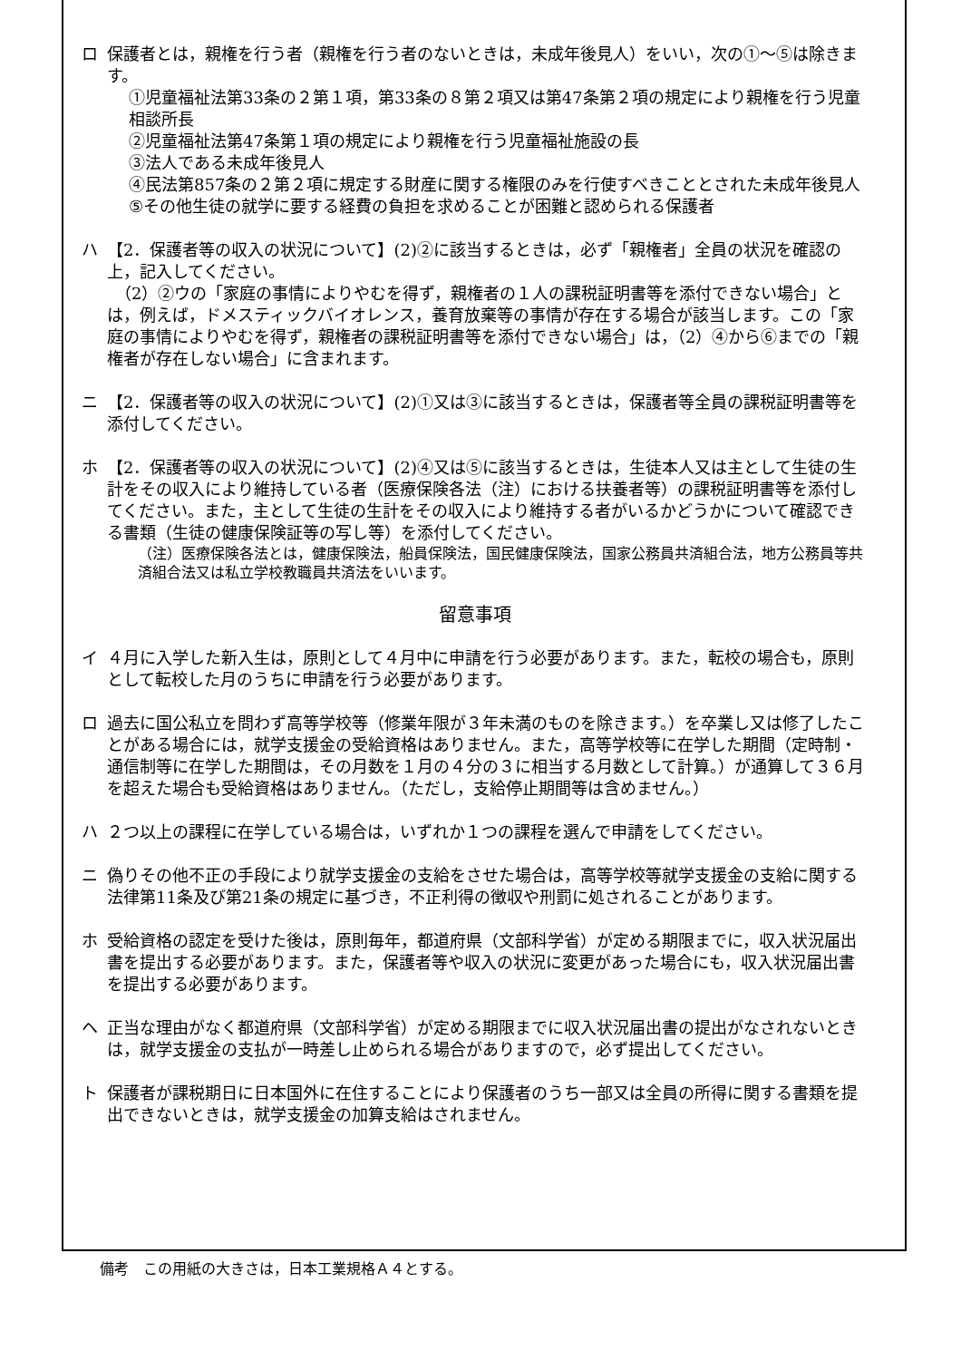ロ 保護者とは，親権を行う者（親権を行う者のないときは，未成年後見人）をいい，次の①～⑤は除きます。
①児童福祉法第33条の２第１項，第33条の８第２項又は第47条第２項の規定により親権を行う児童相談所長
②児童福祉法第47条第１項の規定により親権を行う児童福祉施設の長
③法人である未成年後見人
④民法第857条の２第２項に規定する財産に関する権限のみを行使すべきこととされた未成年後見人
⑤その他生徒の就学に要する経費の負担を求めることが困難と認められる保護者
ハ 【2．保護者等の収入の状況について】(2)②に該当するときは，必ず「親権者」全員の状況を確認の上，記入してください。
　（2）②ウの「家庭の事情によりやむを得ず，親権者の１人の課税証明書等を添付できない場合」とは，例えば，ドメスティックバイオレンス，養育放棄等の事情が存在する場合が該当します。この「家庭の事情によりやむを得ず，親権者の課税証明書等を添付できない場合」は，（2）④から⑥までの「親権者が存在しない場合」に含まれます。
ニ 【2．保護者等の収入の状況について】(2)①又は③に該当するときは，保護者等全員の課税証明書等を添付してください。
ホ 【2．保護者等の収入の状況について】(2)④又は⑤に該当するときは，生徒本人又は主として生徒の生計をその収入により維持している者（医療保険各法（注）における扶養者等）の課税証明書等を添付してください。また，主として生徒の生計をその収入により維持する者がいるかどうかについて確認できる書類（生徒の健康保険証等の写し等）を添付してください。
（注）医療保険各法とは，健康保険法，船員保険法，国民健康保険法，国家公務員共済組合法，地方公務員等共済組合法又は私立学校教職員共済法をいいます。
留意事項
イ ４月に入学した新入生は，原則として４月中に申請を行う必要があります。また，転校の場合も，原則として転校した月のうちに申請を行う必要があります。
ロ 過去に国公私立を問わず高等学校等（修業年限が３年未満のものを除きます。）を卒業し又は修了したことがある場合には，就学支援金の受給資格はありません。また，高等学校等に在学した期間（定時制・通信制等に在学した期間は，その月数を１月の４分の３に相当する月数として計算。）が通算して３６月を超えた場合も受給資格はありません。（ただし，支給停止期間等は含めません。）
ハ ２つ以上の課程に在学している場合は，いずれか１つの課程を選んで申請をしてください。
ニ 偽りその他不正の手段により就学支援金の支給をさせた場合は，高等学校等就学支援金の支給に関する法律第11条及び第21条の規定に基づき，不正利得の徴収や刑罰に処されることがあります。
ホ 受給資格の認定を受けた後は，原則毎年，都道府県（文部科学省）が定める期限までに，収入状況届出書を提出する必要があります。また，保護者等や収入の状況に変更があった場合にも，収入状況届出書を提出する必要があります。
ヘ 正当な理由がなく都道府県（文部科学省）が定める期限までに収入状況届出書の提出がなされないときは，就学支援金の支払が一時差し止められる場合がありますので，必ず提出してください。
ト 保護者が課税期日に日本国外に在住することにより保護者のうち一部又は全員の所得に関する書類を提出できないときは，就学支援金の加算支給はされません。
備考　この用紙の大きさは，日本工業規格Ａ４とする。